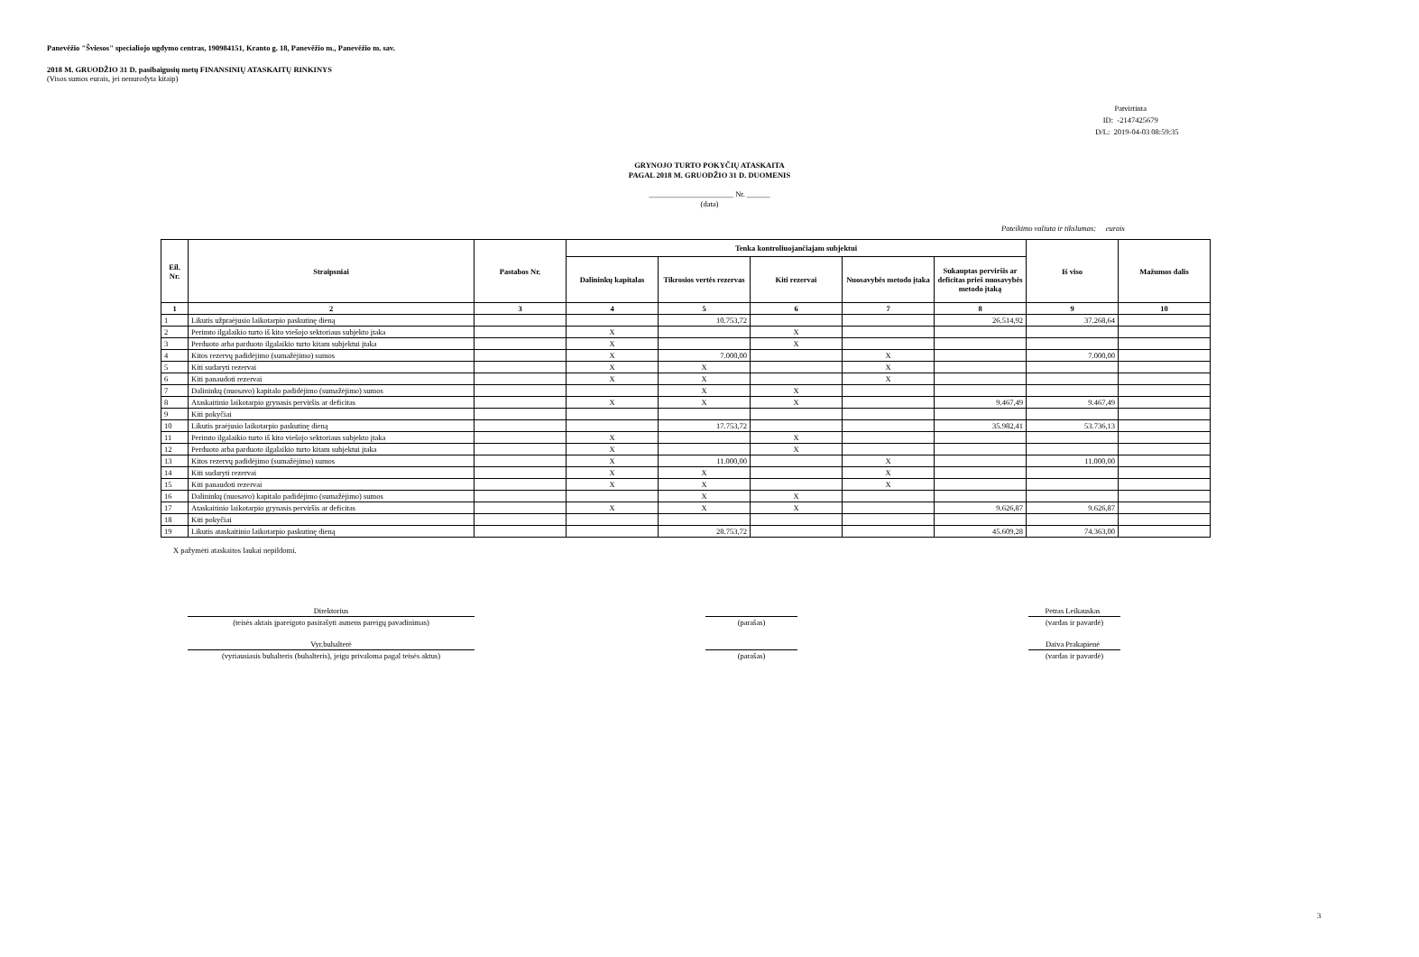Panevėžio "Šviesos" specialiojo ugdymo centras, 190984151, Kranto g. 18, Panevėžio m., Panevėžio m. sav.
2018 M. GRUODŽIO 31 D. pasibaigusių metų FINANSINIŲ ATASKAITŲ RINKINYS
(Visos sumos eurais, jei nenurodyta kitaip)
Patvirtinta
ID: -2147425679
D/L: 2019-04-03 08:59:35
GRYNOJO TURTO POKYČIŲ ATASKAITA
PAGAL 2018 M. GRUODŽIO 31 D. DUOMENIS
______________________ Nr. ______
(data)
Pateikimo valiuta ir tikslumas: eurais
| Eil. Nr. | Straipsniai | Pastabos Nr. | Tenka kontroliuojančiajam subjektui | | | | | Iš viso | Mažumos dalis |
| --- | --- | --- | --- | --- | --- | --- | --- | --- | --- |
| | | | Dalininkų kapitalas | Tikrosios vertės rezervas | Kiti rezervai | Nuosavybės metodo įtaka | Sukauptas perviršis ar deficitas prieš nuosavybės metodo įtaką | | |
| 1 | 2 | 3 | 4 | 5 | 6 | 7 | 8 | 9 | 10 |
| 1 | Likutis užpraėjusio laikotarpio paskutinę dieną | | | 10.753,72 | | | 26.514,92 | 37.268,64 | |
| 2 | Perimto ilgalaikio turto iš kito viešojo sektoriaus subjekto įtaka | | X | | X | | | | |
| 3 | Perduoto arba parduoto ilgalaikio turto kitam subjektui įtaka | | X | | X | | | | |
| 4 | Kitos rezervų padidėjimo (sumažėjimo) sumos | | X | 7.000,00 | | X | | 7.000,00 | |
| 5 | Kiti sudaryti rezervai | | X | X | | X | | | |
| 6 | Kiti panaudoti rezervai | | X | X | | X | | | |
| 7 | Dalininkų (nuosavo) kapitalo padidėjimo (sumažėjimo) sumos | | | X | X | | | | |
| 8 | Ataskaitinio laikotarpio grynasis perviršis ar deficitas | | X | X | X | | 9.467,49 | 9.467,49 | |
| 9 | Kiti pokyčiai | | | | | | | | |
| 10 | Likutis praėjusio laikotarpio paskutinę dieną | | | 17.753,72 | | | 35.982,41 | 53.736,13 | |
| 11 | Perimto ilgalaikio turto iš kito viešojo sektoriaus subjekto įtaka | | X | | X | | | | |
| 12 | Perduoto arba parduoto ilgalaikio turto kitam subjektui įtaka | | X | | X | | | | |
| 13 | Kitos rezervų padidėjimo (sumažėjimo) sumos | | X | 11.000,00 | | X | | 11.000,00 | |
| 14 | Kiti sudaryti rezervai | | X | X | | X | | | |
| 15 | Kiti panaudoti rezervai | | X | X | | X | | | |
| 16 | Dalininkų (nuosavo) kapitalo padidėjimo (sumažėjimo) sumos | | | X | X | | | | |
| 17 | Ataskaitinio laikotarpio grynasis perviršis ar deficitas | | X | X | X | | 9.626,87 | 9.626,87 | |
| 18 | Kiti pokyčiai | | | | | | | | |
| 19 | Likutis ataskaitinio laikotarpio paskutinę dieną | | | 28.753,72 | | | 45.609,28 | 74.363,00 | |
X pažymėti ataskaitos laukai nepildomi.
Direktorius Petras Leikauskas
(teisės aktais įpareigoto pasirašyti asmens pareigų pavadinimas)
(parašas) (vardas ir pavardė)
Vyr.buhalterė Daiva Prakapienė
(vyriausiasis buhalteris (buhalteris), jeigu privaloma pagal teisės aktus)
(parašas) (vardas ir pavardė)
3